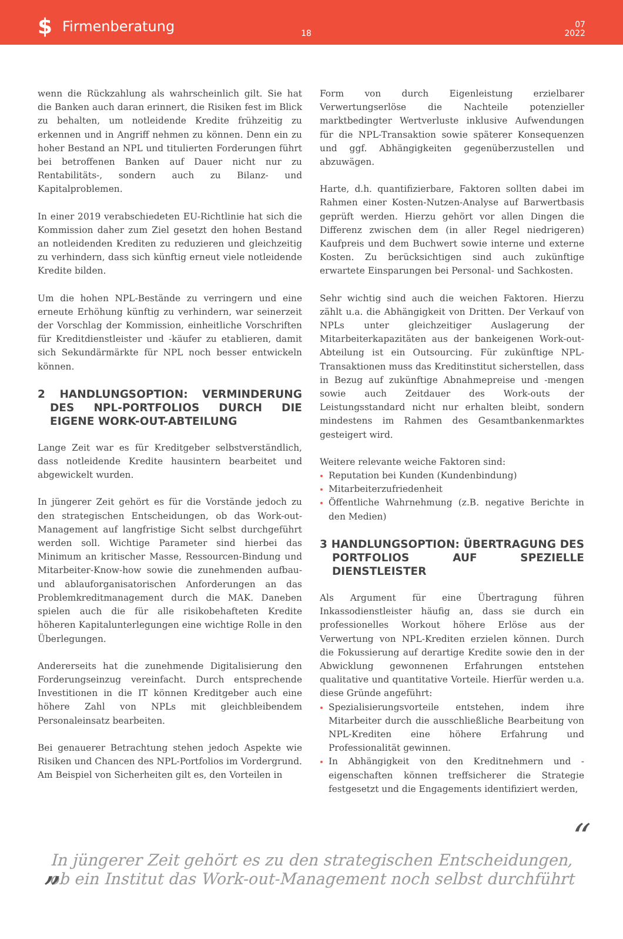$ Firmenberatung
18
07
2022
wenn die Rückzahlung als wahrscheinlich gilt. Sie hat die Banken auch daran erinnert, die Risiken fest im Blick zu behalten, um notleidende Kredite frühzeitig zu erkennen und in Angriff nehmen zu können. Denn ein zu hoher Bestand an NPL und titulierten Forderungen führt bei betroffenen Banken auf Dauer nicht nur zu Rentabilitäts-, sondern auch zu Bilanz- und Kapitalproblemen.
In einer 2019 verabschiedeten EU-Richtlinie hat sich die Kommission daher zum Ziel gesetzt den hohen Bestand an notleidenden Krediten zu reduzieren und gleichzeitig zu verhindern, dass sich künftig erneut viele notleidende Kredite bilden.
Um die hohen NPL-Bestände zu verringern und eine erneute Erhöhung künftig zu verhindern, war seinerzeit der Vorschlag der Kommission, einheitliche Vorschriften für Kreditdienstleister und -käufer zu etablieren, damit sich Sekundärmärkte für NPL noch besser entwickeln können.
2 HANDLUNGSOPTION: VERMINDERUNG DES NPL-PORTFOLIOS DURCH DIE EIGENE WORK-OUT-ABTEILUNG
Lange Zeit war es für Kreditgeber selbstverständlich, dass notleidende Kredite hausintern bearbeitet und abgewickelt wurden.
In jüngerer Zeit gehört es für die Vorstände jedoch zu den strategischen Entscheidungen, ob das Work-out-Management auf langfristige Sicht selbst durchgeführt werden soll. Wichtige Parameter sind hierbei das Minimum an kritischer Masse, Ressourcen-Bindung und Mitarbeiter-Know-how sowie die zunehmenden aufbau- und ablauforganisatorischen Anforderungen an das Problemkreditmanagement durch die MAK. Daneben spielen auch die für alle risikobehafteten Kredite höheren Kapitalunterlegungen eine wichtige Rolle in den Überlegungen.
Andererseits hat die zunehmende Digitalisierung den Forderungseinzug vereinfacht. Durch entsprechende Investitionen in die IT können Kreditgeber auch eine höhere Zahl von NPLs mit gleichbleibendem Personaleinsatz bearbeiten.
Bei genauerer Betrachtung stehen jedoch Aspekte wie Risiken und Chancen des NPL-Portfolios im Vordergrund. Am Beispiel von Sicherheiten gilt es, den Vorteilen in
Form von durch Eigenleistung erzielbarer Verwertungserlöse die Nachteile potenzieller marktbedingter Wertverluste inklusive Aufwendungen für die NPL-Transaktion sowie späterer Konsequenzen und ggf. Abhängigkeiten gegenüberzustellen und abzuwägen.
Harte, d.h. quantifizierbare, Faktoren sollten dabei im Rahmen einer Kosten-Nutzen-Analyse auf Barwertbasis geprüft werden. Hierzu gehört vor allen Dingen die Differenz zwischen dem (in aller Regel niedrigeren) Kaufpreis und dem Buchwert sowie interne und externe Kosten. Zu berücksichtigen sind auch zukünftige erwartete Einsparungen bei Personal- und Sachkosten.
Sehr wichtig sind auch die weichen Faktoren. Hierzu zählt u.a. die Abhängigkeit von Dritten. Der Verkauf von NPLs unter gleichzeitiger Auslagerung der Mitarbeiterkapazitäten aus der bankeigenen Work-out-Abteilung ist ein Outsourcing. Für zukünftige NPL-Transaktionen muss das Kreditinstitut sicherstellen, dass in Bezug auf zukünftige Abnahmepreise und -mengen sowie auch Zeitdauer des Work-outs der Leistungsstandard nicht nur erhalten bleibt, sondern mindestens im Rahmen des Gesamtbankenmarktes gesteigert wird.
Weitere relevante weiche Faktoren sind:
Reputation bei Kunden (Kundenbindung)
Mitarbeiterzufriedenheit
Öffentliche Wahrnehmung (z.B. negative Berichte in den Medien)
3 HANDLUNGSOPTION: ÜBERTRAGUNG DES PORTFOLIOS AUF SPEZIELLE DIENSTLEISTER
Als Argument für eine Übertragung führen Inkassodienstleister häufig an, dass sie durch ein professionelles Workout höhere Erlöse aus der Verwertung von NPL-Krediten erzielen können. Durch die Fokussierung auf derartige Kredite sowie den in der Abwicklung gewonnenen Erfahrungen entstehen qualitative und quantitative Vorteile. Hierfür werden u.a. diese Gründe angeführt:
Spezialisierungsvorteile entstehen, indem ihre Mitarbeiter durch die ausschließliche Bearbeitung von NPL-Krediten eine höhere Erfahrung und Professionalität gewinnen.
In Abhängigkeit von den Kreditnehmern und -eigenschaften können treffsicherer die Strategie festgesetzt und die Engagements identifiziert werden,
“In jüngerer Zeit gehört es zu den strategischen Entscheidungen,
ob ein Institut das Work-out-Management noch selbst durchführt”